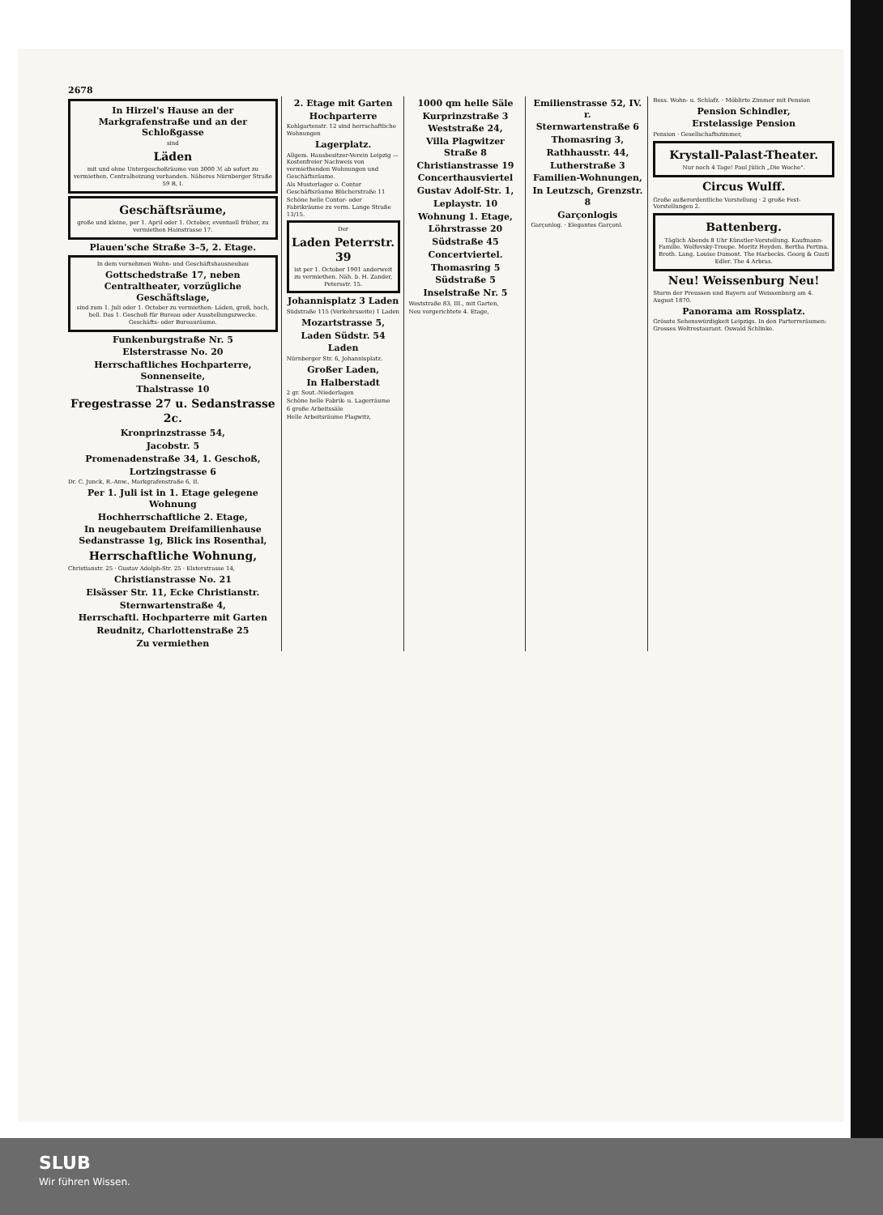2678
In Hirzel's Hause an der Markgrafenstraße und an der Schloßgasse
sind
Läden
mit und ohne Untergeschoßräume von 3000 ℳ ab sofort zu vermiethen. Centralheizung vorhanden. Näheres Nürnberger Straße 59 B, I.
Geschäftsräume,
große und kleine, per 1. April oder 1. October, eventuell früher, zu vermiethen Hainstrasse 17.
Plauen'sche Straße 3–5, 2. Etage.
In dem vornehmen Wohn- und Geschäftshausneubau
Gottschedstraße 17, neben Centraltheater, vorzügliche Geschäftslage,
sind zum 1. Juli oder 1. October zu vermiethen: Läden, groß, hoch, hell. Das 1. Geschoß für Bureau oder Ausstellungszwecke. Geschäfts- oder Bureauräume.
Funkenburgstraße Nr. 5
Elsterstrasse No. 20
Herrschaftliches Hochparterre, Sonnenseite,
Thalstrasse 10
Fregestrasse 27 u. Sedanstrasse 2c.
Kronprinzstrasse 54,
Jacobstr. 5
Promenadenstraße 34, 1. Geschoß,
Lortzingstrasse 6
Dr. C. Junck, R.-Anw., Markgrafenstraße 6, II.
Per 1. Juli ist in 1. Etage gelegene Wohnung
Hochherrschaftliche 2. Etage,
In neugebautem Dreifamilienhause Sedanstrasse 1g, Blick ins Rosenthal,
Herrschaftliche Wohnung,
Christianstr. 25 · Gustav Adolph-Str. 25 · Elsterstrasse 14,
Christianstrasse No. 21
Elsässer Str. 11, Ecke Christianstr.
Sternwartenstraße 4,
Herrschaftl. Hochparterre mit Garten
Reudnitz, Charlottenstraße 25
Zu vermiethen
2. Etage mit Garten
Hochparterre
Kohlgartenstr. 12 sind herrschaftliche Wohnungen
Lagerplatz.
Allgem. Hausbesitzer-Verein Leipzig — Kostenfreier Nachweis von vermiethenden Wohnungen und Geschäftsräume.
Als Musterlager o. Contor
Geschäftsräume Blücherstraße 11
Schöne helle Contor- oder Fabrikräume zu verm. Lange Straße 13/15.
Der
Laden Peterrstr. 39
ist per 1. October 1901 anderweit zu vermiethen. Näh. b. H. Zander, Petersstr. 15.
Johannisplatz 3 Laden
Südstraße 115 (Verkehrsseite) 1 Laden
Mozartstrasse 5,
Laden Südstr. 54
Laden
Nürnberger Str. 6, Johannisplatz.
Großer Laden,
In Halberstadt
2 gr. Sout.-Niederlagen
Schöne helle Fabrik- u. Lagerräume
6 große Arbeitssäle
Helle Arbeitsräume Plagwitz,
1000 qm helle Säle
Kurprinzstraße 3
Weststraße 24,
Villa Plagwitzer Straße 8
Christianstrasse 19
Concerthausviertel
Gustav Adolf-Str. 1,
Leplaystr. 10
Wohnung 1. Etage,
Löhrstrasse 20
Südstraße 45
Concertviertel.
Thomasring 5
Südstraße 5
Inselstraße Nr. 5
Weststraße 83, III., mit Garten,
Neu vorgerichtete 4. Etage,
Emilienstrasse 52, IV. r.
Sternwartenstraße 6
Thomasring 3,
Rathhausstr. 44,
Lutherstraße 3
Familien-Wohnungen,
In Leutzsch, Grenzstr. 8
Garçonlogis
Garçonlog. · Elegantes Garçonl.
Bess. Wohn- u. Schlafz. · Möblirte Zimmer mit Pension
Pension Schindler,
Erstelassige Pension
Pension · Gesellschaftszimmer,
Krystall-Palast-Theater.
Nur noch 4 Tage! Paul Jülich „Die Woche".
Circus Wulff.
Große außerordentliche Vorstellung · 2 große Fest-Vorstellungen 2.
Battenberg.
Täglich Abends 8 Uhr Künstler-Vorstellung. Kaufmann-Familie. Wolfovsky-Troupe. Moritz Heyden. Bertha Pertina. Broth. Lang. Louise Dumont. The Harbecks. Georg & Gusti Edler. The 4 Arbras.
Neu! Weissenburg Neu!
Sturm der Preussen und Bayern auf Weissenburg am 4. August 1870.
Panorama am Rossplatz.
Grösste Sehenswürdigkeit Leipzigs. In den Parterreräumen: Grosses Weltrestaurant. Oswald Schlinke.
SLUB
Wir führen Wissen.